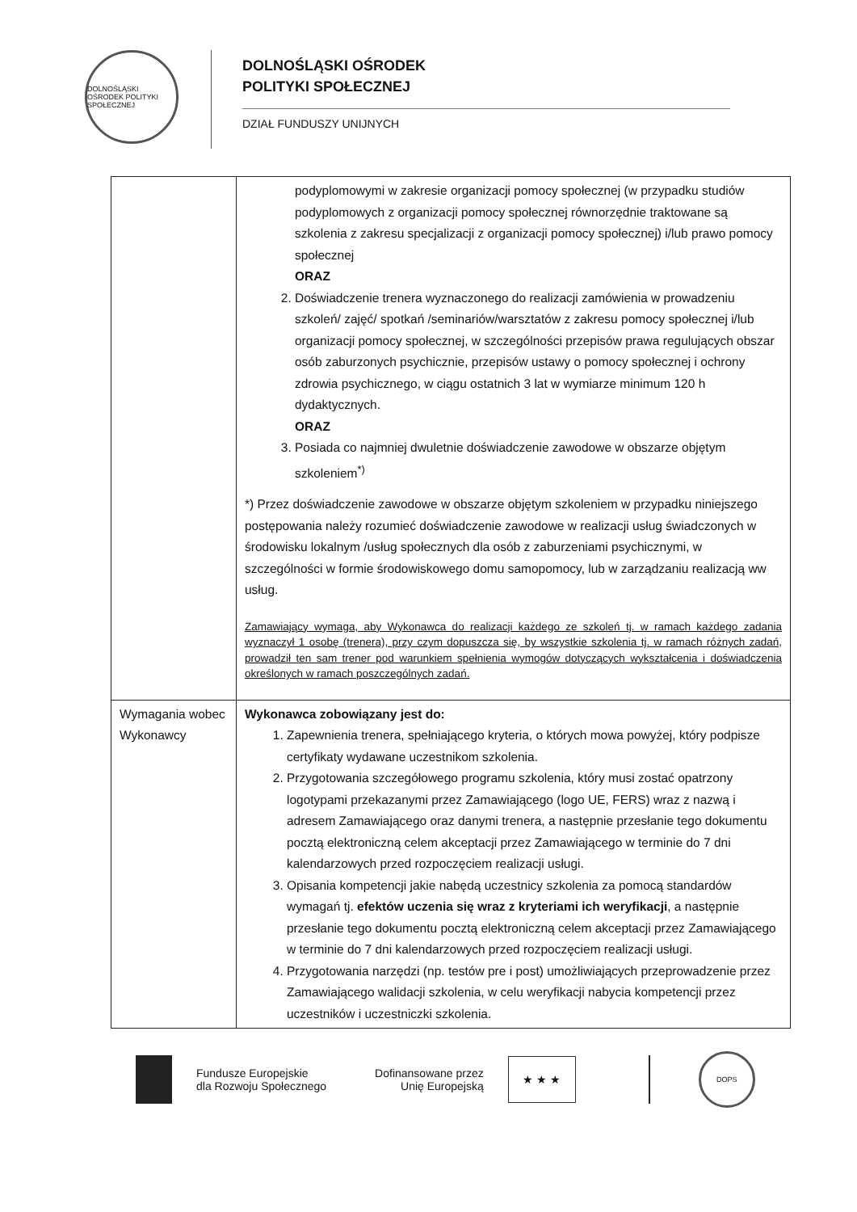DOLNOŚLĄSKI OŚRODEK POLITYKI SPOŁECZNEJ
DOLNOŚLĄSKI OŚRODEK
POLITYKI SPOŁECZNEJ
DZIAŁ FUNDUSZY UNIJNYCH
| | podyplomowymi w zakresie organizacji pomocy społecznej (w przypadku studiów podyplomowych z organizacji pomocy społecznej równorzędnie traktowane są szkolenia z zakresu specjalizacji z organizacji pomocy społecznej) i/lub prawo pomocy społecznej ORAZ 2. Doświadczenie trenera wyznaczonego do realizacji zamówienia w prowadzeniu szkoleń/ zajęć/ spotkań /seminariów/warsztatów z zakresu pomocy społecznej i/lub organizacji pomocy społecznej, w szczególności przepisów prawa regulujących obszar osób zaburzonych psychicznie, przepisów ustawy o pomocy społecznej i ochrony zdrowia psychicznego, w ciągu ostatnich 3 lat w wymiarze minimum 120 h dydaktycznych. ORAZ 3. Posiada co najmniej dwuletnie doświadczenie zawodowe w obszarze objętym szkoleniem<sup>*)</sup> *) Przez doświadczenie zawodowe w obszarze objętym szkoleniem w przypadku niniejszego postępowania należy rozumieć doświadczenie zawodowe w realizacji usług świadczonych w środowisku lokalnym /usług społecznych dla osób z zaburzeniami psychicznymi, w szczególności w formie środowiskowego domu samopomocy, lub w zarządzaniu realizacją ww usług. Zamawiający wymaga, aby Wykonawca do realizacji każdego ze szkoleń tj. w ramach każdego zadania wyznaczył 1 osobę (trenera), przy czym dopuszcza się, by wszystkie szkolenia tj. w ramach różnych zadań, prowadził ten sam trener pod warunkiem spełnienia wymogów dotyczących wykształcenia i doświadczenia określonych w ramach poszczególnych zadań. |
| Wymagania wobec Wykonawcy | Wykonawca zobowiązany jest do: 1. Zapewnienia trenera, spełniającego kryteria, o których mowa powyżej, który podpisze certyfikaty wydawane uczestnikom szkolenia. 2. Przygotowania szczegółowego programu szkolenia, który musi zostać opatrzony logotypami przekazanymi przez Zamawiającego (logo UE, FERS) wraz z nazwą i adresem Zamawiającego oraz danymi trenera, a następnie przesłanie tego dokumentu pocztą elektroniczną celem akceptacji przez Zamawiającego w terminie do 7 dni kalendarzowych przed rozpoczęciem realizacji usługi. 3. Opisania kompetencji jakie nabędą uczestnicy szkolenia za pomocą standardów wymagań tj. efektów uczenia się wraz z kryteriami ich weryfikacji , a następnie przesłanie tego dokumentu pocztą elektroniczną celem akceptacji przez Zamawiającego w terminie do 7 dni kalendarzowych przed rozpoczęciem realizacji usługi. 4. Przygotowania narzędzi (np. testów pre i post) umożliwiających przeprowadzenie przez Zamawiającego walidacji szkolenia, w celu weryfikacji nabycia kompetencji przez uczestników i uczestniczki szkolenia. |
Fundusze Europejskie
dla Rozwoju Społecznego
Dofinansowane przez
Unię Europejską
★ ★ ★
DOPS